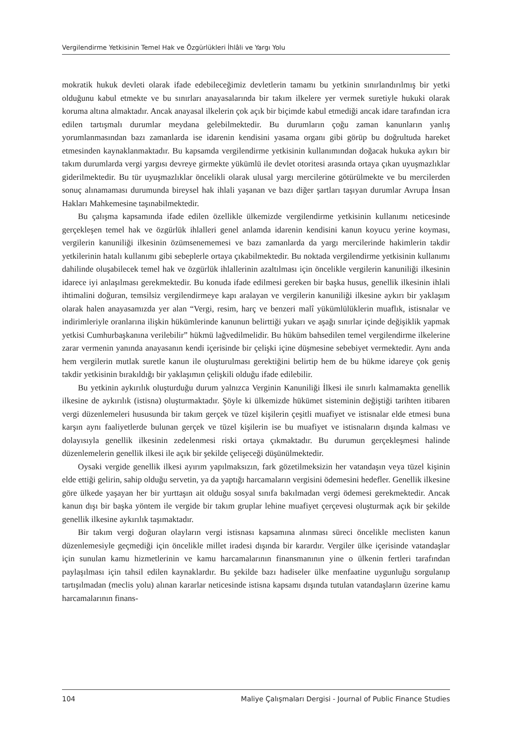Vergilendirme Yetkisinin Temel Hak ve Özgürlükleri İhlâli ve Yargı Yolu
mokratik hukuk devleti olarak ifade edebileceğimiz devletlerin tamamı bu yetkinin sınırlandırılmış bir yetki olduğunu kabul etmekte ve bu sınırları anayasalarında bir takım ilkelere yer vermek suretiyle hukuki olarak koruma altına almaktadır. Ancak anayasal ilkelerin çok açık bir biçimde kabul etmediği ancak idare tarafından icra edilen tartışmalı durumlar meydana gelebilmektedir. Bu durumların çoğu zaman kanunların yanlış yorumlanmasından bazı zamanlarda ise idarenin kendisini yasama organı gibi görüp bu doğrultuda hareket etmesinden kaynaklanmaktadır. Bu kapsamda vergilendirme yetkisinin kullanımından doğacak hukuka aykırı bir takım durumlarda vergi yargısı devreye girmekte yükümlü ile devlet otoritesi arasında ortaya çıkan uyuşmazlıklar giderilmektedir. Bu tür uyuşmazlıklar öncelikli olarak ulusal yargı mercilerine götürülmekte ve bu mercilerden sonuç alınamaması durumunda bireysel hak ihlali yaşanan ve bazı diğer şartları taşıyan durumlar Avrupa İnsan Hakları Mahkemesine taşınabilmektedir.
Bu çalışma kapsamında ifade edilen özellikle ülkemizde vergilendirme yetkisinin kullanımı neticesinde gerçekleşen temel hak ve özgürlük ihlalleri genel anlamda idarenin kendisini kanun koyucu yerine koyması, vergilerin kanuniliği ilkesinin özümsenememesi ve bazı zamanlarda da yargı mercilerinde hakimlerin takdir yetkilerinin hatalı kullanımı gibi sebeplerle ortaya çıkabilmektedir. Bu noktada vergilendirme yetkisinin kullanımı dahilinde oluşabilecek temel hak ve özgürlük ihlallerinin azaltılması için öncelikle vergilerin kanuniliği ilkesinin idarece iyi anlaşılması gerekmektedir. Bu konuda ifade edilmesi gereken bir başka husus, genellik ilkesinin ihlali ihtimalini doğuran, temsilsiz vergilendirmeye kapı aralayan ve vergilerin kanuniliği ilkesine aykırı bir yaklaşım olarak halen anayasamızda yer alan “Vergi, resim, harç ve benzeri malî yükümlülüklerin muaflık, istisnalar ve indirimleriyle oranlarına ilişkin hükümlerinde kanunun belirttiği yukarı ve aşağı sınırlar içinde değişiklik yapmak yetkisi Cumhurbaşkanına verilebilir” hükmü lağvedilmelidir. Bu hüküm bahsedilen temel vergilendirme ilkelerine zarar vermenin yanında anayasanın kendi içerisinde bir çelişki içine düşmesine sebebiyet vermektedir. Aynı anda hem vergilerin mutlak suretle kanun ile oluşturulması gerektiğini belirtip hem de bu hükme idareye çok geniş takdir yetkisinin bırakıldığı bir yaklaşımın çelişkili olduğu ifade edilebilir.
Bu yetkinin aykırılık oluşturduğu durum yalnızca Verginin Kanuniliği İlkesi ile sınırlı kalmamakta genellik ilkesine de aykırılık (istisna) oluşturmaktadır. Şöyle ki ülkemizde hükümet sisteminin değiştiği tarihten itibaren vergi düzenlemeleri hususunda bir takım gerçek ve tüzel kişilerin çeşitli muafiyet ve istisnalar elde etmesi buna karşın aynı faaliyetlerde bulunan gerçek ve tüzel kişilerin ise bu muafiyet ve istisnaların dışında kalması ve dolayısıyla genellik ilkesinin zedelenmesi riski ortaya çıkmaktadır. Bu durumun gerçekleşmesi halinde düzenlemelerin genellik ilkesi ile açık bir şekilde çelişeceği düşünülmektedir.
Oysaki vergide genellik ilkesi ayırım yapılmaksızın, fark gözetilmeksizin her vatandaşın veya tüzel kişinin elde ettiği gelirin, sahip olduğu servetin, ya da yaptığı harcamaların vergisini ödemesini hedefler. Genellik ilkesine göre ülkede yaşayan her bir yurttaşın ait olduğu sosyal sınıfa bakılmadan vergi ödemesi gerekmektedir. Ancak kanun dışı bir başka yöntem ile vergide bir takım gruplar lehine muafiyet çerçevesi oluşturmak açık bir şekilde genellik ilkesine aykırılık taşımaktadır.
Bir takım vergi doğuran olayların vergi istisnası kapsamına alınması süreci öncelikle meclisten kanun düzenlemesiyle geçmediği için öncelikle millet iradesi dışında bir karardır. Vergiler ülke içerisinde vatandaşlar için sunulan kamu hizmetlerinin ve kamu harcamalarının finansmanının yine o ülkenin fertleri tarafından paylaşılması için tahsil edilen kaynaklardır. Bu şekilde bazı hadiseler ülke menfaatine uygunluğu sorgulanıp tartışılmadan (meclis yolu) alınan kararlar neticesinde istisna kapsamı dışında tutulan vatandaşların üzerine kamu harcamalarının finans-
104 Maliye Çalışmaları Dergisi - Journal of Public Finance Studies